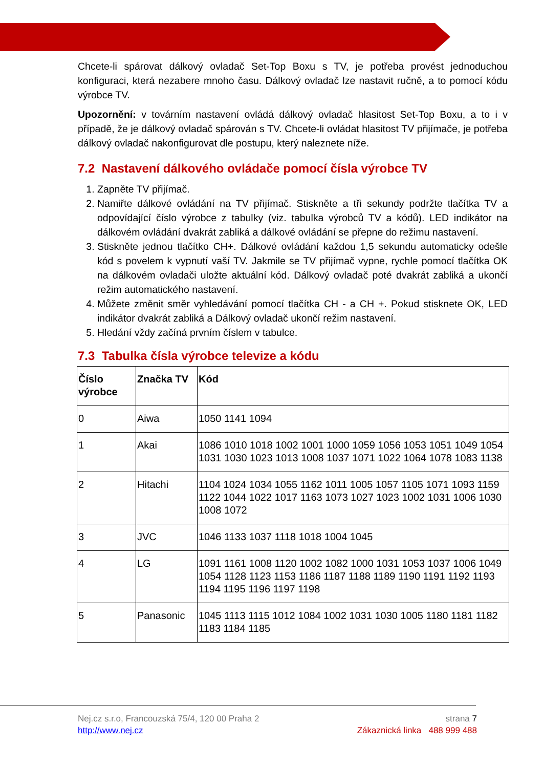Chcete-li spárovat dálkový ovladač Set-Top Boxu s TV, je potřeba provést jednoduchou konfiguraci, která nezabere mnoho času. Dálkový ovladač lze nastavit ručně, a to pomocí kódu výrobce TV.
Upozornění: v továrním nastavení ovládá dálkový ovladač hlasitost Set-Top Boxu, a to i v případě, že je dálkový ovladač spárován s TV. Chcete-li ovládat hlasitost TV přijímače, je potřeba dálkový ovladač nakonfigurovat dle postupu, který naleznete níže.
7.2 Nastavení dálkového ovládače pomocí čísla výrobce TV
1. Zapněte TV přijímač.
2. Namiřte dálkové ovládání na TV přijímač. Stiskněte a tři sekundy podržte tlačítka TV a odpovídající číslo výrobce z tabulky (viz. tabulka výrobců TV a kódů). LED indikátor na dálkovém ovládání dvakrát zabliká a dálkové ovládání se přepne do režimu nastavení.
3. Stiskněte jednou tlačítko CH+. Dálkové ovládání každou 1,5 sekundu automaticky odešle kód s povelem k vypnutí vaší TV. Jakmile se TV přijímač vypne, rychle pomocí tlačítka OK na dálkovém ovladači uložte aktuální kód. Dálkový ovladač poté dvakrát zabliká a ukončí režim automatického nastavení.
4. Můžete změnit směr vyhledávání pomocí tlačítka CH - a CH +. Pokud stisknete OK, LED indikátor dvakrát zabliká a Dálkový ovladač ukončí režim nastavení.
5. Hledání vždy začíná prvním číslem v tabulce.
7.3 Tabulka čísla výrobce televize a kódu
| Číslo výrobce | Značka TV | Kód |
| --- | --- | --- |
| 0 | Aiwa | 1050 1141 1094 |
| 1 | Akai | 1086 1010 1018 1002 1001 1000 1059 1056 1053 1051 1049 1054 1031 1030 1023 1013 1008 1037 1071 1022 1064 1078 1083 1138 |
| 2 | Hitachi | 1104 1024 1034 1055 1162 1011 1005 1057 1105 1071 1093 1159 1122 1044 1022 1017 1163 1073 1027 1023 1002 1031 1006 1030 1008 1072 |
| 3 | JVC | 1046 1133 1037 1118 1018 1004 1045 |
| 4 | LG | 1091 1161 1008 1120 1002 1082 1000 1031 1053 1037 1006 1049 1054 1128 1123 1153 1186 1187 1188 1189 1190 1191 1192 1193 1194 1195 1196 1197 1198 |
| 5 | Panasonic | 1045 1113 1115 1012 1084 1002 1031 1030 1005 1180 1181 1182 1183 1184 1185 |
strana 7
Zákaznická linka 488 999 488
Nej.cz s.r.o, Francouzská 75/4, 120 00 Praha 2
http://www.nej.cz